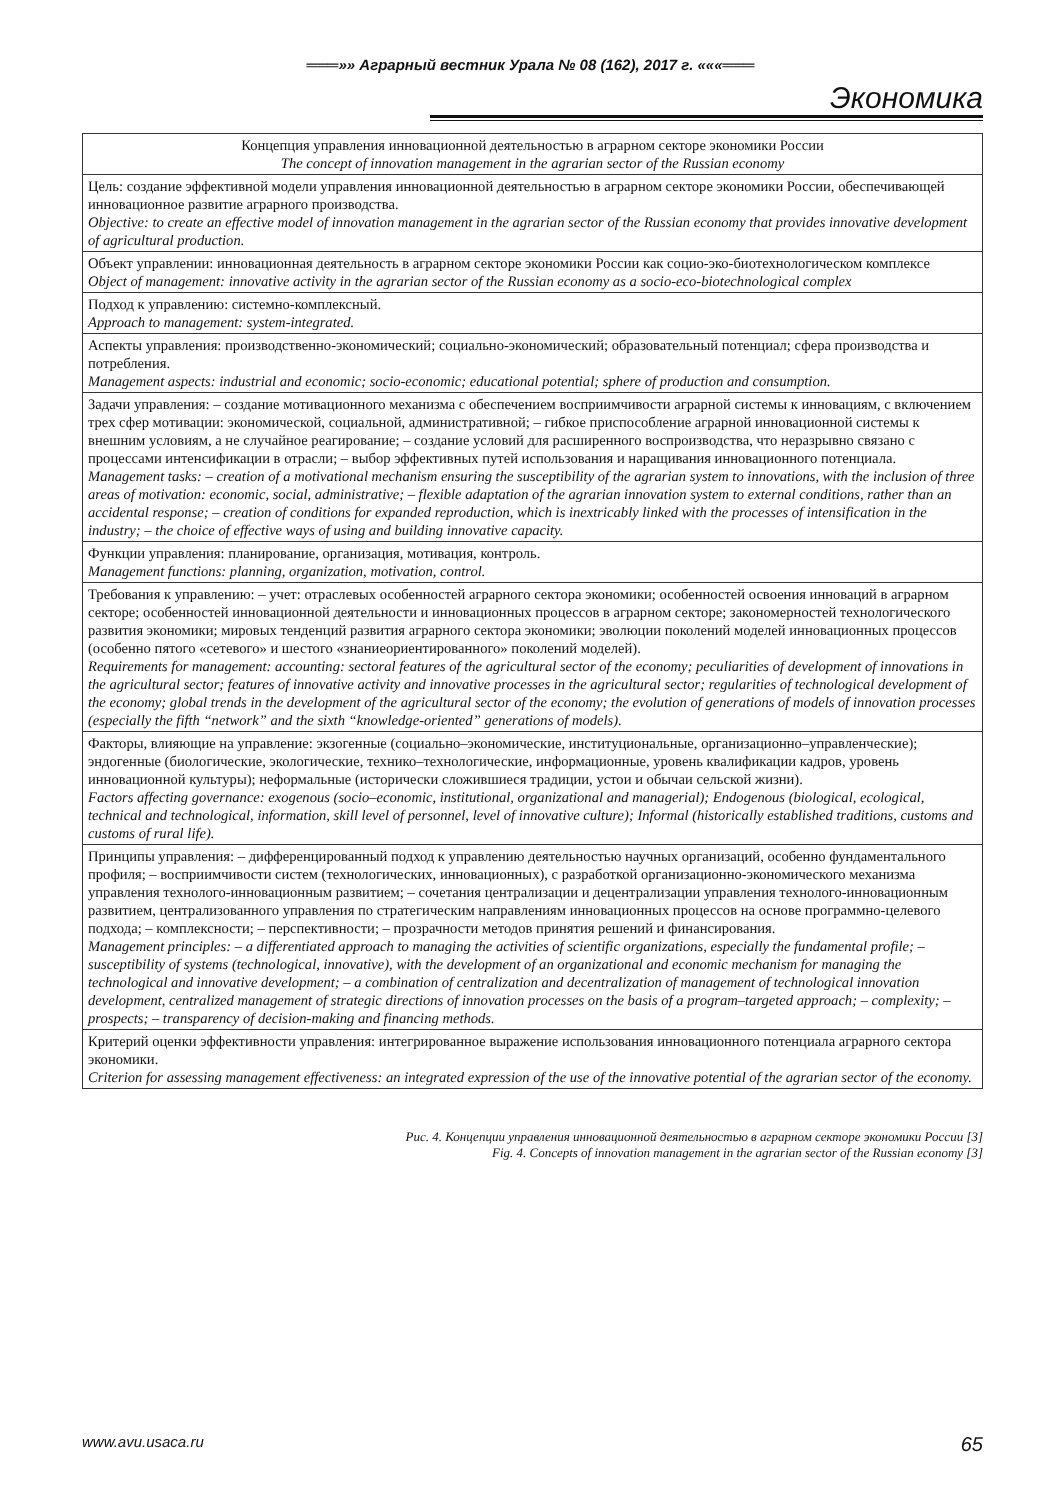═══»» Аграрный вестник Урала № 08 (162), 2017 г. «««═══
Экономика
| Концепция управления инновационной деятельностью в аграрном секторе экономики России The concept of innovation management in the agrarian sector of the Russian economy |
| --- |
| Цель: создание эффективной модели управления инновационной деятельностью в аграрном секторе экономики России, обеспечивающей инновационное развитие аграрного производства. Objective: to create an effective model of innovation management in the agrarian sector of the Russian economy that provides innovative development of agricultural production. |
| Объект управлении: инновационная деятельность в аграрном секторе экономики России как социо-эко-биотехнологическом комплексе Object of management: innovative activity in the agrarian sector of the Russian economy as a socio-eco-biotechnological complex |
| Подход к управлению: системно-комплексный. Approach to management: system-integrated. |
| Аспекты управления: производственно-экономический; социально-экономический; образовательный потенциал; сфера производства и потребления. Management aspects: industrial and economic; socio-economic; educational potential; sphere of production and consumption. |
| Задачи управления: – создание мотивационного механизма с обеспечением восприимчивости аграрной системы к инновациям, с включением трех сфер мотивации: экономической, социальной, административной; – гибкое приспособление аграрной инновационной системы к внешним условиям, а не случайное реагирование; – создание условий для расширенного воспроизводства, что неразрывно связано с процессами интенсификации в отрасли; – выбор эффективных путей использования и наращивания инновационного потенциала. Management tasks: – creation of a motivational mechanism ensuring the susceptibility of the agrarian system to innovations, with the inclusion of three areas of motivation: economic, social, administrative; – flexible adaptation of the agrarian innovation system to external conditions, rather than an accidental response; – creation of conditions for expanded reproduction, which is inextricably linked with the processes of intensification in the industry; – the choice of effective ways of using and building innovative capacity. |
| Функции управления: планирование, организация, мотивация, контроль. Management functions: planning, organization, motivation, control. |
| Требования к управлению: – учет: отраслевых особенностей аграрного сектора экономики; особенностей освоения инноваций в аграрном секторе; особенностей инновационной деятельности и инновационных процессов в аграрном секторе; закономерностей технологического развития экономики; мировых тенденций развития аграрного сектора экономики; эволюции поколений моделей инновационных процессов (особенно пятого «сетевого» и шестого «знаниеориентированного» поколений моделей). Requirements for management: accounting: sectoral features of the agricultural sector of the economy; peculiarities of development of innovations in the agricultural sector; features of innovative activity and innovative processes in the agricultural sector; regularities of technological development of the economy; global trends in the development of the agricultural sector of the economy; the evolution of generations of models of innovation processes (especially the fifth “network” and the sixth “knowledge-oriented” generations of models). |
| Факторы, влияющие на управление: экзогенные (социально–экономические, институциональные, организационно–управленческие); эндогенные (биологические, экологические, технико–технологические, информационные, уровень квалификации кадров, уровень инновационной культуры); неформальные (исторически сложившиеся традиции, устои и обычаи сельской жизни). Factors affecting governance: exogenous (socio–economic, institutional, organizational and managerial); Endogenous (biological, ecological, technical and technological, information, skill level of personnel, level of innovative culture); Informal (historically established traditions, customs and customs of rural life). |
| Принципы управления: – дифференцированный подход к управлению деятельностью научных организаций, особенно фундаментального профиля; – восприимчивости систем (технологических, инновационных), с разработкой организационно-экономического механизма управления технолого-инновационным развитием; – сочетания централизации и децентрализации управления технолого-инновационным развитием, централизованного управления по стратегическим направлениям инновационных процессов на основе программно-целевого подхода; – комплексности; – перспективности; – прозрачности методов принятия решений и финансирования. Management principles: – a differentiated approach to managing the activities of scientific organizations, especially the fundamental profile; – susceptibility of systems (technological, innovative), with the development of an organizational and economic mechanism for managing the technological and innovative development; – a combination of centralization and decentralization of management of technological innovation development, centralized management of strategic directions of innovation processes on the basis of a program–targeted approach; – complexity; – prospects; – transparency of decision-making and financing methods. |
| Критерий оценки эффективности управления: интегрированное выражение использования инновационного потенциала аграрного сектора экономики. Criterion for assessing management effectiveness: an integrated expression of the use of the innovative potential of the agrarian sector of the economy. |
Рис. 4. Концепции управления инновационной деятельностью в аграрном секторе экономики России [3]
Fig. 4. Concepts of innovation management in the agrarian sector of the Russian economy [3]
www.avu.usaca.ru 65